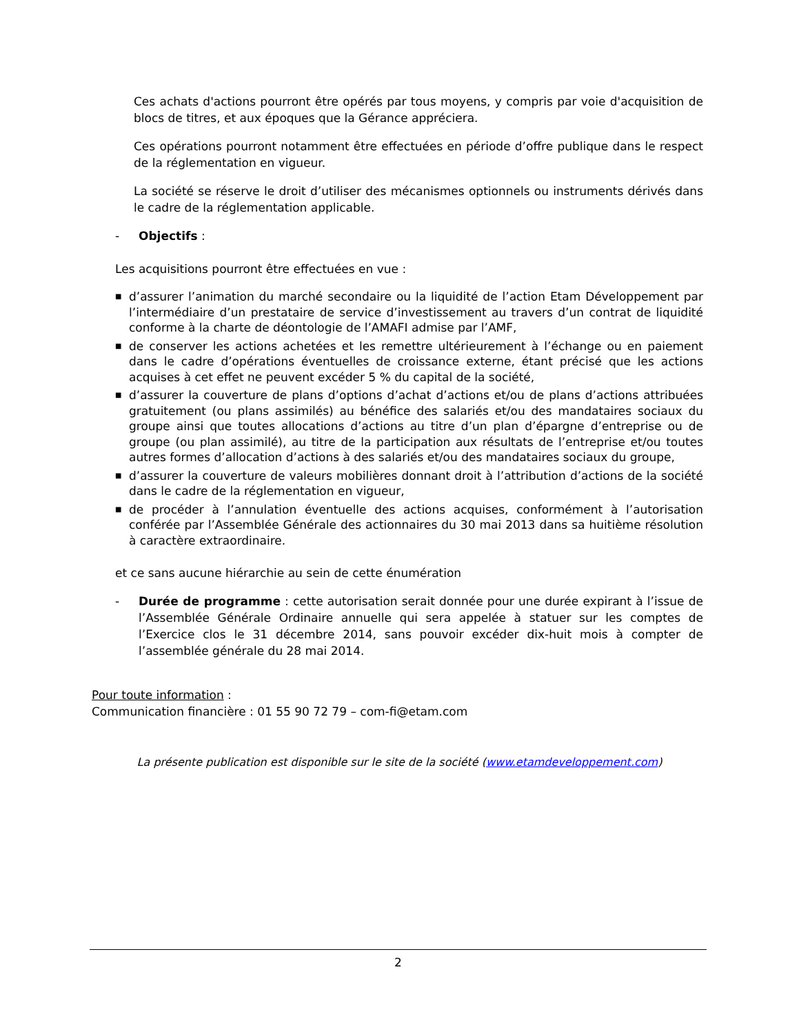Ces achats d'actions pourront être opérés par tous moyens, y compris par voie d'acquisition de blocs de titres, et aux époques que la Gérance appréciera.
Ces opérations pourront notamment être effectuées en période d’offre publique dans le respect de la réglementation en vigueur.
La société se réserve le droit d’utiliser des mécanismes optionnels ou instruments dérivés dans le cadre de la réglementation applicable.
- Objectifs :
Les acquisitions pourront être effectuées en vue :
■ d’assurer l’animation du marché secondaire ou la liquidité de l’action Etam Développement par l’intermédiaire d’un prestataire de service d’investissement au travers d’un contrat de liquidité conforme à la charte de déontologie de l’AMAFI admise par l’AMF,
■ de conserver les actions achetées et les remettre ultérieurement à l’échange ou en paiement dans le cadre d’opérations éventuelles de croissance externe, étant précisé que les actions acquises à cet effet ne peuvent excéder 5 % du capital de la société,
■ d’assurer la couverture de plans d’options d’achat d’actions et/ou de plans d’actions attribuées gratuitement (ou plans assimilés) au bénéfice des salariés et/ou des mandataires sociaux du groupe ainsi que toutes allocations d’actions au titre d’un plan d’épargne d’entreprise ou de groupe (ou plan assimilé), au titre de la participation aux résultats de l’entreprise et/ou toutes autres formes d’allocation d’actions à des salariés et/ou des mandataires sociaux du groupe,
■ d’assurer la couverture de valeurs mobilières donnant droit à l’attribution d’actions de la société dans le cadre de la réglementation en vigueur,
■ de procéder à l’annulation éventuelle des actions acquises, conformément à l’autorisation conférée par l’Assemblée Générale des actionnaires du 30 mai 2013 dans sa huitième résolution à caractère extraordinaire.
et ce sans aucune hiérarchie au sein de cette énumération
- Durée de programme : cette autorisation serait donnée pour une durée expirant à l’issue de l’Assemblée Générale Ordinaire annuelle qui sera appelée à statuer sur les comptes de l’Exercice clos le 31 décembre 2014, sans pouvoir excéder dix-huit mois à compter de l’assemblée générale du 28 mai 2014.
Pour toute information :
Communication financière : 01 55 90 72 79 – com-fi@etam.com
La présente publication est disponible sur le site de la société (www.etamdeveloppement.com)
2